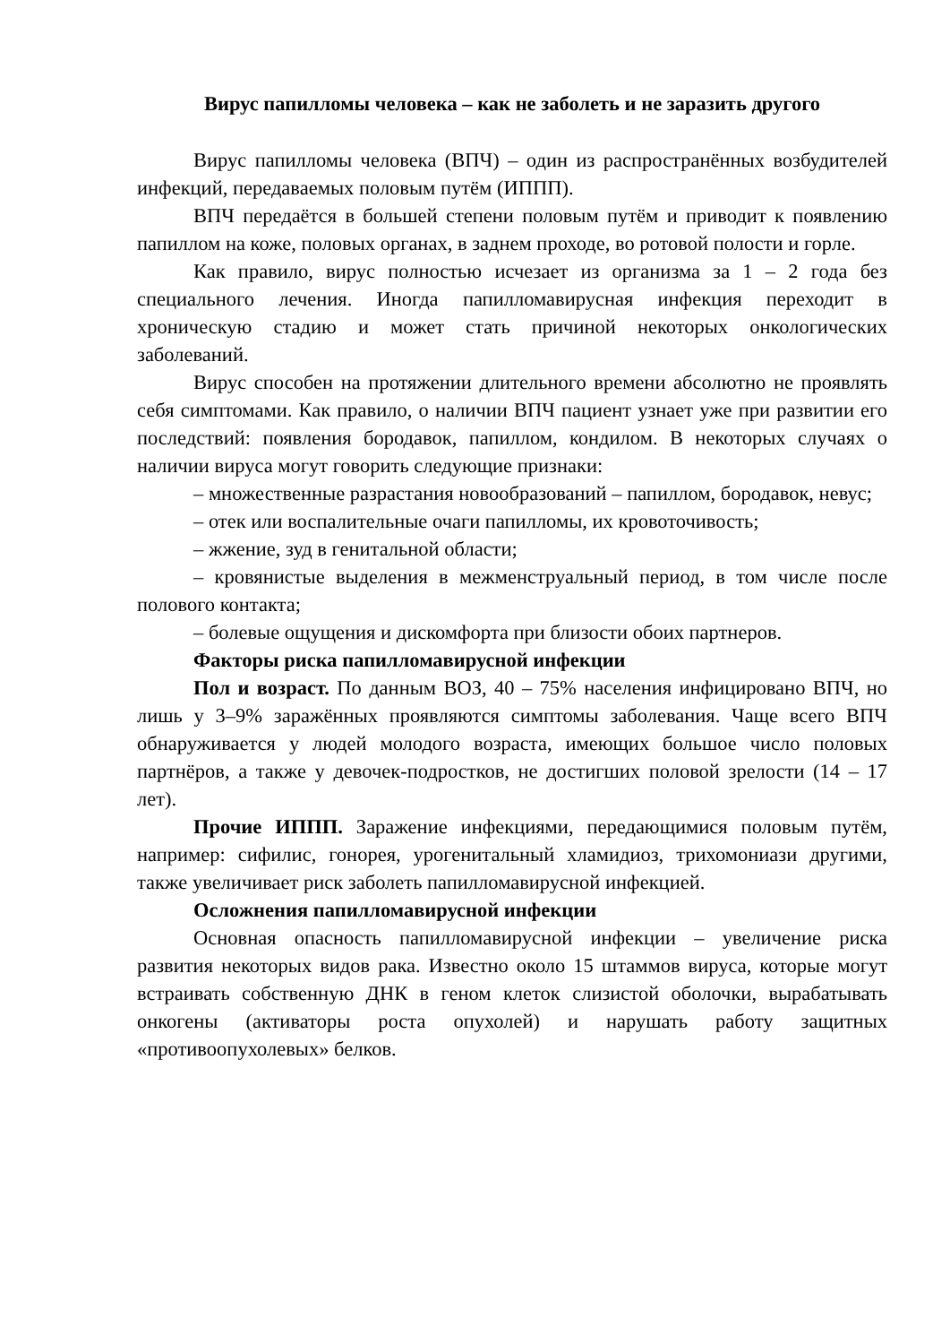Вирус папилломы человека – как не заболеть и не заразить другого
Вирус папилломы человека (ВПЧ) – один из распространённых возбудителей инфекций, передаваемых половым путём (ИППП).
ВПЧ передаётся в большей степени половым путём и приводит к появлению папиллом на коже, половых органах, в заднем проходе, во ротовой полости и горле.
Как правило, вирус полностью исчезает из организма за 1 – 2 года без специального лечения. Иногда папилломавирусная инфекция переходит в хроническую стадию и может стать причиной некоторых онкологических заболеваний.
Вирус способен на протяжении длительного времени абсолютно не проявлять себя симптомами. Как правило, о наличии ВПЧ пациент узнает уже при развитии его последствий: появления бородавок, папиллом, кондилом. В некоторых случаях о наличии вируса могут говорить следующие признаки:
– множественные разрастания новообразований – папиллом, бородавок, невус;
– отек или воспалительные очаги папилломы, их кровоточивость;
– жжение, зуд в генитальной области;
– кровянистые выделения в межменструальный период, в том числе после полового контакта;
– болевые ощущения и дискомфорта при близости обоих партнеров.
Факторы риска папилломавирусной инфекции
Пол и возраст. По данным ВОЗ, 40 – 75% населения инфицировано ВПЧ, но лишь у 3–9% заражённых проявляются симптомы заболевания. Чаще всего ВПЧ обнаруживается у людей молодого возраста, имеющих большое число половых партнёров, а также у девочек-подростков, не достигших половой зрелости (14 – 17 лет).
Прочие ИППП. Заражение инфекциями, передающимися половым путём, например: сифилис, гонорея, урогенитальный хламидиоз, трихомониази другими, также увеличивает риск заболеть папилломавирусной инфекцией.
Осложнения папилломавирусной инфекции
Основная опасность папилломавирусной инфекции – увеличение риска развития некоторых видов рака. Известно около 15 штаммов вируса, которые могут встраивать собственную ДНК в геном клеток слизистой оболочки, вырабатывать онкогены (активаторы роста опухолей) и нарушать работу защитных «противоопухолевых» белков.